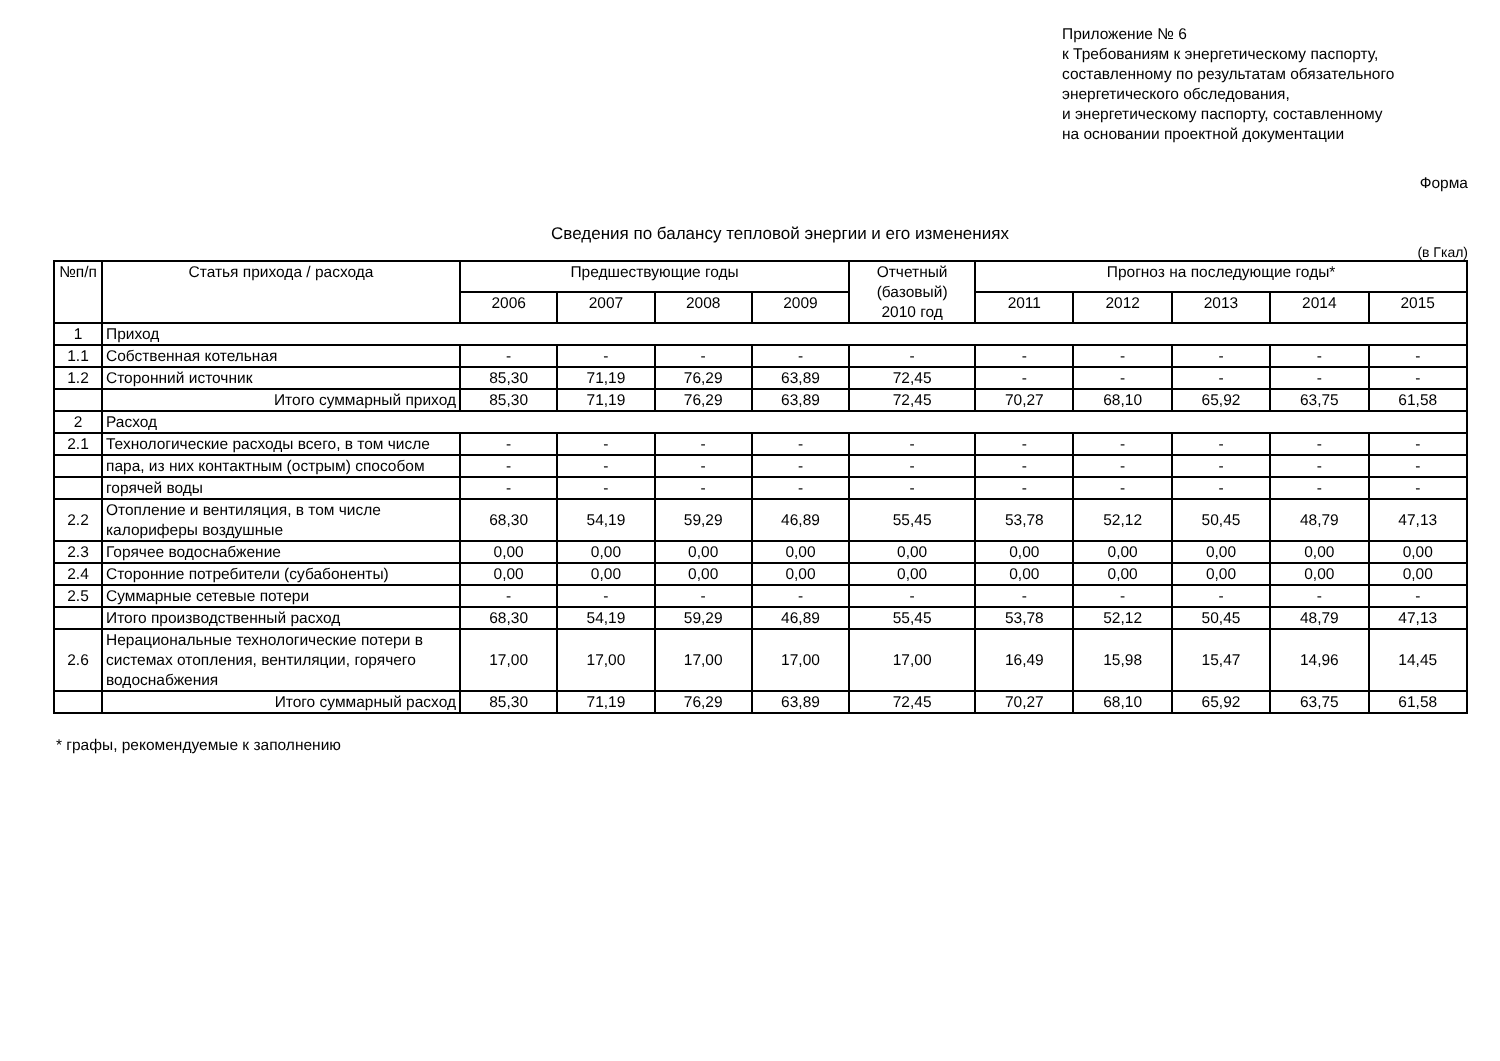Приложение № 6
к Требованиям к энергетическому паспорту,
составленному по результатам обязательного
энергетического обследования,
и энергетическому паспорту, составленному
на основании проектной документации
Форма
Сведения по балансу тепловой энергии и его изменениях
(в Гкал)
| №п/п | Статья прихода / расхода | Предшествующие годы | | | | Отчетный (базовый) 2010 год | Прогноз на последующие годы* | | | | |
| --- | --- | --- | --- | --- | --- | --- | --- | --- | --- | --- | --- |
| | | 2006 | 2007 | 2008 | 2009 | | 2011 | 2012 | 2013 | 2014 | 2015 |
| 1 | Приход | | | | | | | | | | |
| 1.1 | Собственная котельная | - | - | - | - | - | - | - | - | - | - |
| 1.2 | Сторонний источник | 85,30 | 71,19 | 76,29 | 63,89 | 72,45 | - | - | - | - | - |
| | Итого суммарный приход | 85,30 | 71,19 | 76,29 | 63,89 | 72,45 | 70,27 | 68,10 | 65,92 | 63,75 | 61,58 |
| 2 | Расход | | | | | | | | | | |
| 2.1 | Технологические расходы всего, в том числе | - | - | - | - | - | - | - | - | - | - |
| | пара, из них контактным (острым) способом | - | - | - | - | - | - | - | - | - | - |
| | горячей воды | - | - | - | - | - | - | - | - | - | - |
| 2.2 | Отопление и вентиляция, в том числе калориферы воздушные | 68,30 | 54,19 | 59,29 | 46,89 | 55,45 | 53,78 | 52,12 | 50,45 | 48,79 | 47,13 |
| 2.3 | Горячее водоснабжение | 0,00 | 0,00 | 0,00 | 0,00 | 0,00 | 0,00 | 0,00 | 0,00 | 0,00 | 0,00 |
| 2.4 | Сторонние потребители (субабоненты) | 0,00 | 0,00 | 0,00 | 0,00 | 0,00 | 0,00 | 0,00 | 0,00 | 0,00 | 0,00 |
| 2.5 | Суммарные сетевые потери | - | - | - | - | - | - | - | - | - | - |
| | Итого производственный расход | 68,30 | 54,19 | 59,29 | 46,89 | 55,45 | 53,78 | 52,12 | 50,45 | 48,79 | 47,13 |
| 2.6 | Нерациональные технологические потери в системах отопления, вентиляции, горячего водоснабжения | 17,00 | 17,00 | 17,00 | 17,00 | 17,00 | 16,49 | 15,98 | 15,47 | 14,96 | 14,45 |
| | Итого суммарный расход | 85,30 | 71,19 | 76,29 | 63,89 | 72,45 | 70,27 | 68,10 | 65,92 | 63,75 | 61,58 |
* графы, рекомендуемые к заполнению